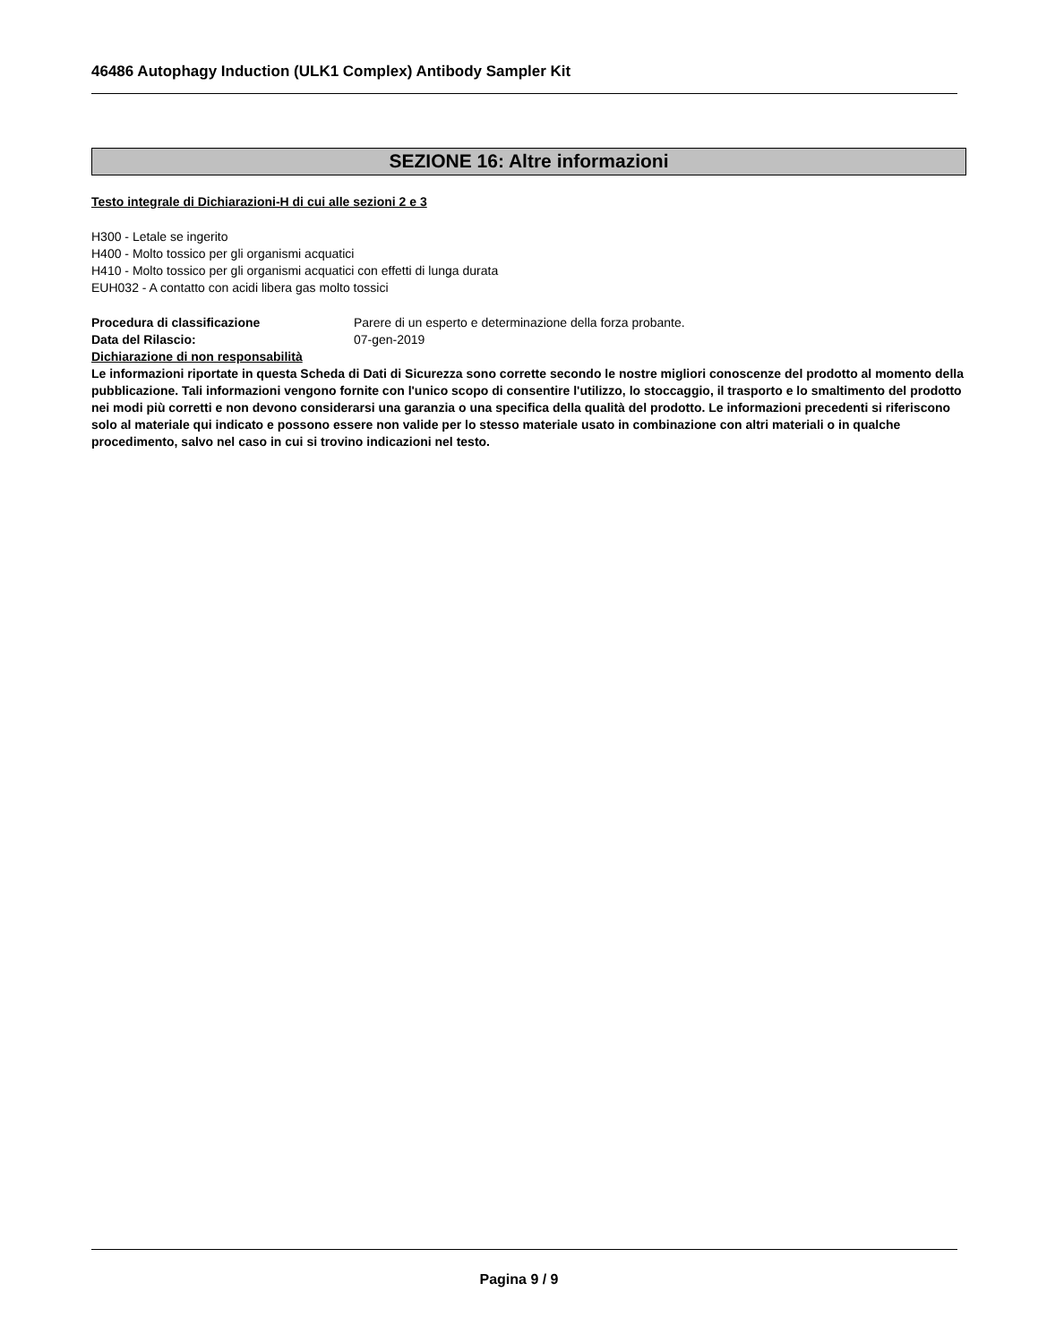46486 Autophagy Induction (ULK1 Complex) Antibody Sampler Kit
SEZIONE 16: Altre informazioni
Testo integrale di Dichiarazioni-H di cui alle sezioni 2 e 3
H300 - Letale se ingerito
H400 - Molto tossico per gli organismi acquatici
H410 - Molto tossico per gli organismi acquatici con effetti di lunga durata
EUH032 - A contatto con acidi libera gas molto tossici
Procedura di classificazione Parere di un esperto e determinazione della forza probante.
Data del Rilascio: 07-gen-2019
Dichiarazione di non responsabilità
Le informazioni riportate in questa Scheda di Dati di Sicurezza sono corrette secondo le nostre migliori conoscenze del prodotto al momento della pubblicazione. Tali informazioni vengono fornite con l'unico scopo di consentire l'utilizzo, lo stoccaggio, il trasporto e lo smaltimento del prodotto nei modi più corretti e non devono considerarsi una garanzia o una specifica della qualità del prodotto. Le informazioni precedenti si riferiscono solo al materiale qui indicato e possono essere non valide per lo stesso materiale usato in combinazione con altri materiali o in qualche procedimento, salvo nel caso in cui si trovino indicazioni nel testo.
Pagina 9 / 9